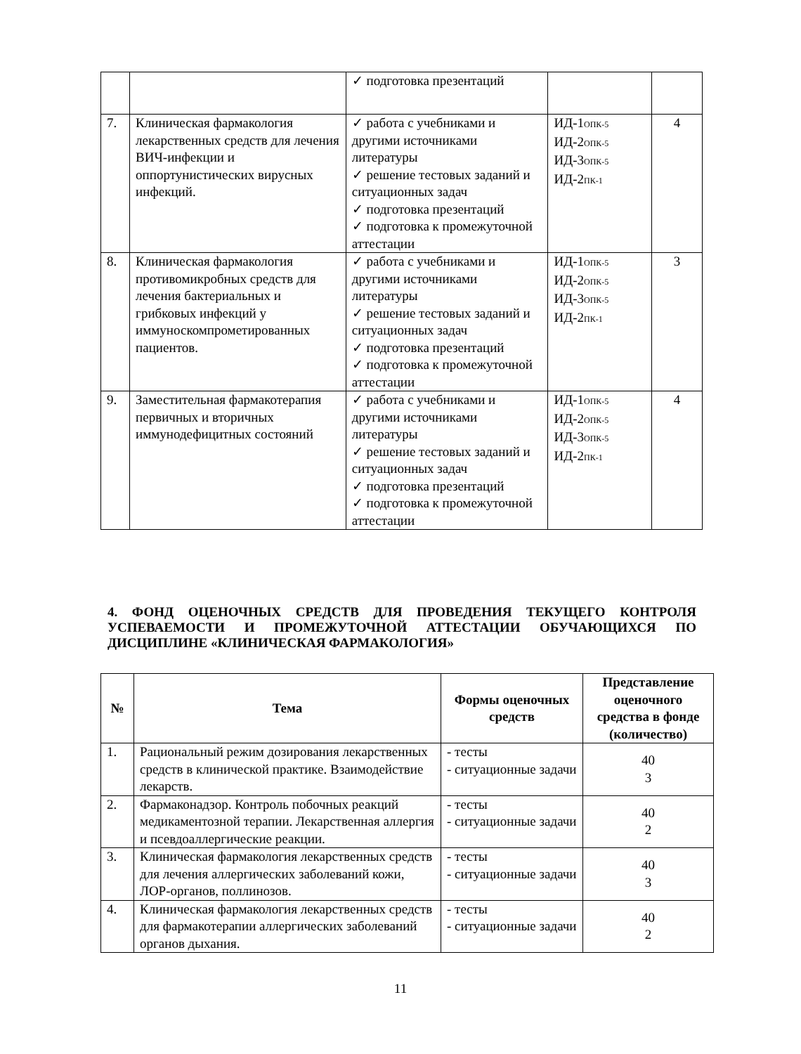| | | ✓ подготовка презентаций | | |
| 7. | Клиническая фармакология лекарственных средств для лечения ВИЧ-инфекции и оппортунистических вирусных инфекций. | ✓ работа с учебниками и другими источниками литературы ✓ решение тестовых заданий и ситуационных задач ✓ подготовка презентаций ✓ подготовка к промежуточной аттестации | ИД-1<sub>ОПК-5</sub> ИД-2<sub>ОПК-5</sub> ИД-3<sub>ОПК-5</sub> ИД-2<sub>ПК-1</sub> | 4 |
| 8. | Клиническая фармакология противомикробных средств для лечения бактериальных и грибковых инфекций у иммуноскомпрометированных пациентов. | ✓ работа с учебниками и другими источниками литературы ✓ решение тестовых заданий и ситуационных задач ✓ подготовка презентаций ✓ подготовка к промежуточной аттестации | ИД-1<sub>ОПК-5</sub> ИД-2<sub>ОПК-5</sub> ИД-3<sub>ОПК-5</sub> ИД-2<sub>ПК-1</sub> | 3 |
| 9. | Заместительная фармакотерапия первичных и вторичных иммунодефицитных состояний | ✓ работа с учебниками и другими источниками литературы ✓ решение тестовых заданий и ситуационных задач ✓ подготовка презентаций ✓ подготовка к промежуточной аттестации | ИД-1<sub>ОПК-5</sub> ИД-2<sub>ОПК-5</sub> ИД-3<sub>ОПК-5</sub> ИД-2<sub>ПК-1</sub> | 4 |
4. ФОНД ОЦЕНОЧНЫХ СРЕДСТВ ДЛЯ ПРОВЕДЕНИЯ ТЕКУЩЕГО КОНТРОЛЯ УСПЕВАЕМОСТИ И ПРОМЕЖУТОЧНОЙ АТТЕСТАЦИИ ОБУЧАЮЩИХСЯ ПО ДИСЦИПЛИНЕ «КЛИНИЧЕСКАЯ ФАРМАКОЛОГИЯ»
| № | Тема | Формы оценочных средств | Представление оценочного средства в фонде (количество) |
| --- | --- | --- | --- |
| 1. | Рациональный режим дозирования лекарственных средств в клинической практике. Взаимодействие лекарств. | - тесты - ситуационные задачи | 40 3 |
| 2. | Фармаконадзор. Контроль побочных реакций медикаментозной терапии. Лекарственная аллергия и псевдоаллергические реакции. | - тесты - ситуационные задачи | 40 2 |
| 3. | Клиническая фармакология лекарственных средств для лечения аллергических заболеваний кожи, ЛОР-органов, поллинозов. | - тесты - ситуационные задачи | 40 3 |
| 4. | Клиническая фармакология лекарственных средств для фармакотерапии аллергических заболеваний органов дыхания. | - тесты - ситуационные задачи | 40 2 |
11